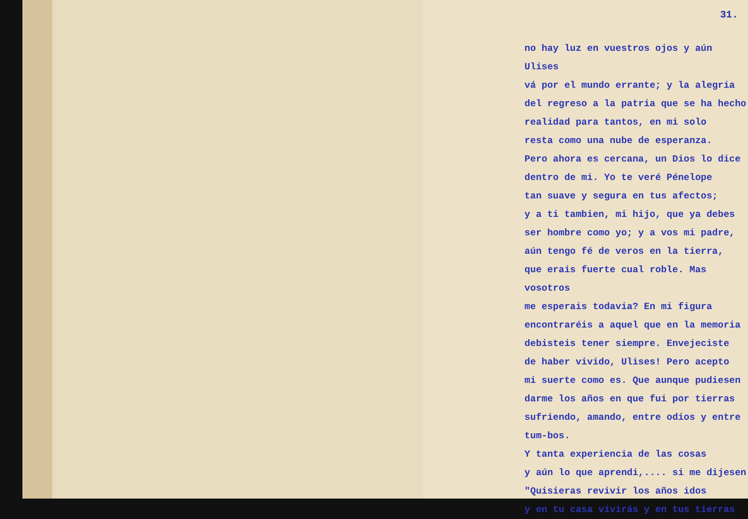31.
no hay luz en vuestros ojos y aún Ulises
vá por el mundo errante; y la alegria
del regreso a la patria que se ha hecho
realidad para tantos, en mi solo
resta como una nube de esperanza.
Pero ahora es cercana, un Dios lo dice
dentro de mi. Yo te veré Pénelope
tan suave y segura en tus afectos;
y a ti tambien, mi hijo, que ya debes
ser hombre como yo; y a vos mi padre,
aún tengo fé de veros en la tierra,
que erais fuerte cual roble. Mas vosotros
me esperais todavia? En mi figura
encontraréis a aquel que en la memoria
debisteis tener siempre. Envejeciste
de haber vivido, Ulises! Pero acepto
mi suerte como es. Que aunque pudiesen
darme los años en que fui por tierras
sufriendo, amando, entre odios y entre tum-bos.
Y tanta experiencia de las cosas
y aún lo que aprendi,.... si me dijesen
"Quisieras revivir los años idos
y en tu casa vivirás y en tus tierras